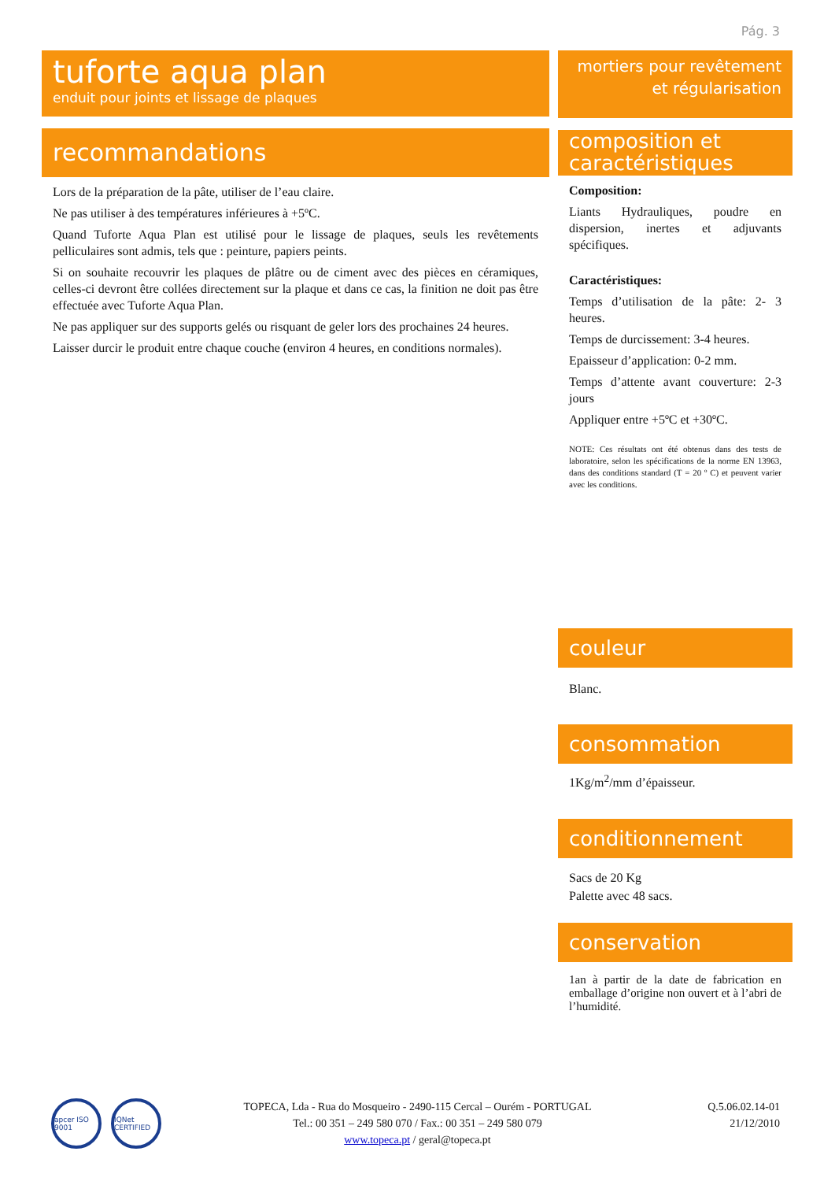Pág. 3
tuforte aqua plan
enduit pour joints et lissage de plaques
recommandations
Lors de la préparation de la pâte, utiliser de l’eau claire.
Ne pas utiliser à des températures inférieures à +5ºC.
Quand Tuforte Aqua Plan est utilisé pour le lissage de plaques, seuls les revêtements pelliculaires sont admis, tels que : peinture, papiers peints.
Si on souhaite recouvrir les plaques de plâtre ou de ciment avec des pièces en céramiques, celles-ci devront être collées directement sur la plaque et dans ce cas, la finition ne doit pas être effectuée avec Tuforte Aqua Plan.
Ne pas appliquer sur des supports gelés ou risquant de geler lors des prochaines 24 heures.
Laisser durcir le produit entre chaque couche (environ 4 heures, en conditions normales).
mortiers pour revêtement
et régularisation
composition et caractéristiques
Composition:
Liants Hydrauliques, poudre en dispersion, inertes et adjuvants spécifiques.
Caractéristiques:
Temps d’utilisation de la pâte: 2- 3 heures.
Temps de durcissement: 3-4 heures.
Epaisseur d’application: 0-2 mm.
Temps d’attente avant couverture: 2-3 jours
Appliquer entre +5ºC et +30ºC.
NOTE: Ces résultats ont été obtenus dans des tests de laboratoire, selon les spécifications de la norme EN 13963, dans des conditions standard (T = 20 º C) et peuvent varier avec les conditions.
couleur
Blanc.
consommation
1Kg/m<sup>2</sup>/mm d’épaisseur.
conditionnement
Sacs de 20 Kg
Palette avec 48 sacs.
conservation
1an à partir de la date de fabrication en emballage d’origine non ouvert et à l’abri de l’humidité.
apcer ISO 9001
IQNet CERTIFIED
TOPECA, Lda - Rua do Mosqueiro - 2490-115 Cercal – Ourém - PORTUGAL
Tel.: 00 351 – 249 580 070 / Fax.: 00 351 – 249 580 079
www.topeca.pt / geral@topeca.pt
Q.5.06.02.14-01
21/12/2010